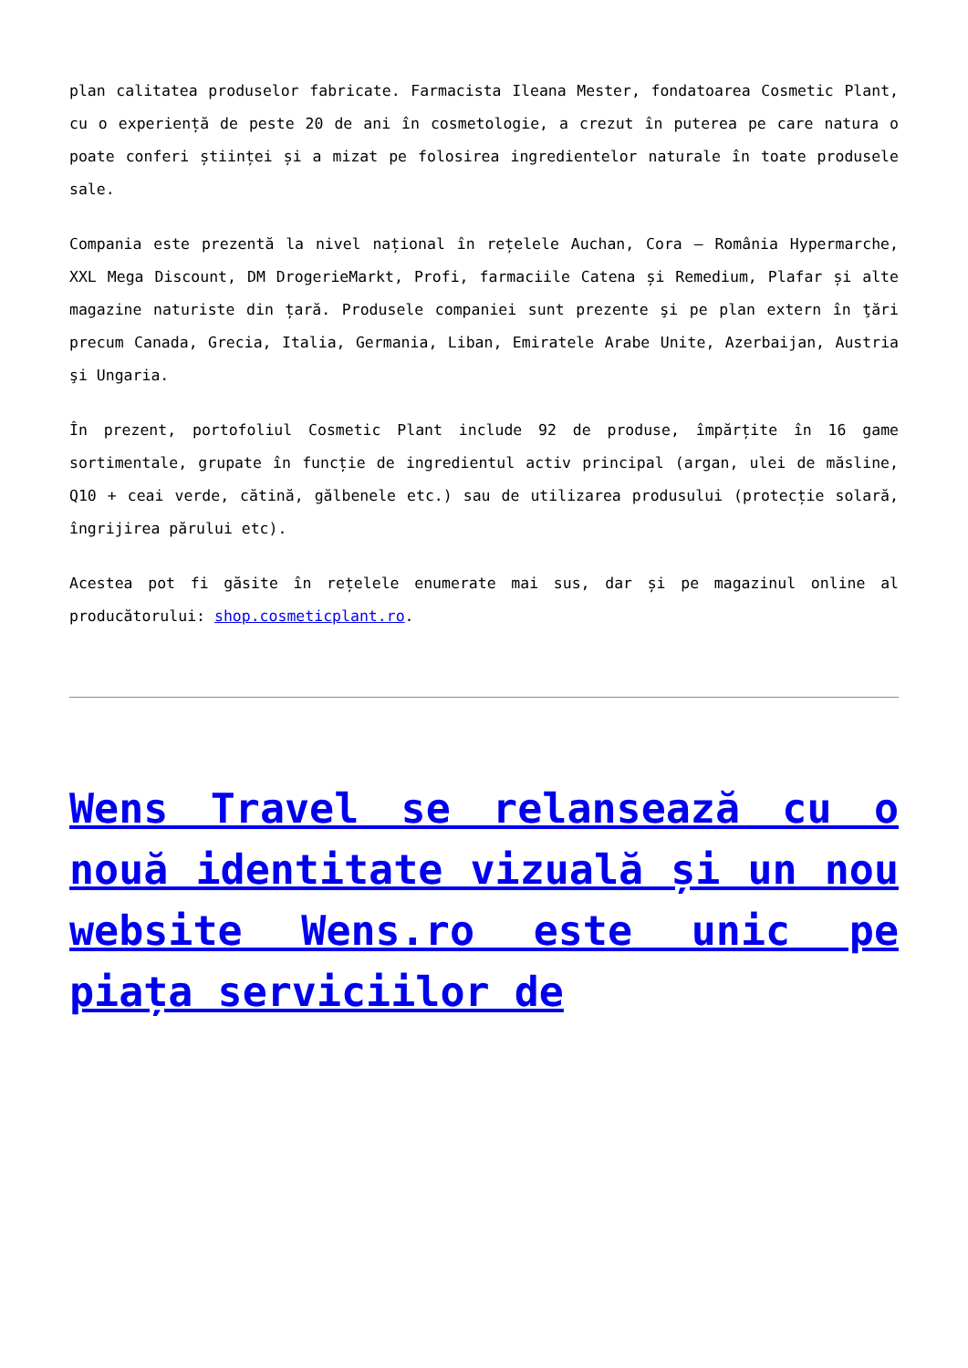plan calitatea produselor fabricate. Farmacista Ileana Mester, fondatoarea Cosmetic Plant, cu o experiență de peste 20 de ani în cosmetologie, a crezut în puterea pe care natura o poate conferi științei și a mizat pe folosirea ingredientelor naturale în toate produsele sale.
Compania este prezentă la nivel național în rețelele Auchan, Cora – România Hypermarche, XXL Mega Discount, DM DrogerieMarkt, Profi, farmaciile Catena și Remedium, Plafar și alte magazine naturiste din țară. Produsele companiei sunt prezente şi pe plan extern în ţări precum Canada, Grecia, Italia, Germania, Liban, Emiratele Arabe Unite, Azerbaijan, Austria şi Ungaria.
În prezent, portofoliul Cosmetic Plant include 92 de produse, împărțite în 16 game sortimentale, grupate în funcție de ingredientul activ principal (argan, ulei de măsline, Q10 + ceai verde, cătină, gălbenele etc.) sau de utilizarea produsului (protecție solară, îngrijirea părului etc).
Acestea pot fi găsite în rețelele enumerate mai sus, dar și pe magazinul online al producătorului: shop.cosmeticplant.ro.
Wens Travel se relansează cu o nouă identitate vizuală și un nou website Wens.ro este unic pe piața serviciilor de